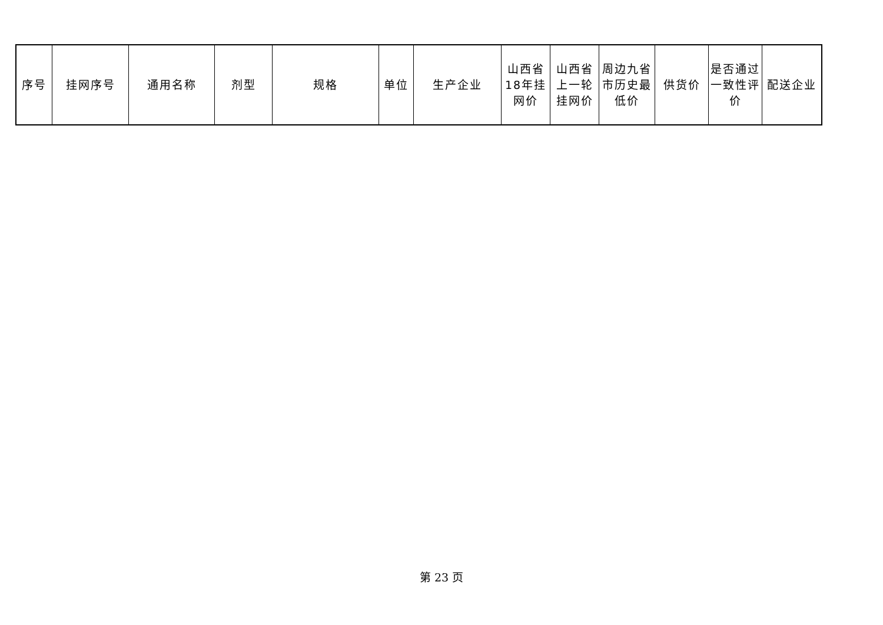| 序号 | 挂网序号 | 通用名称 | 剂型 | 规格 | 单位 | 生产企业 | 山西省18年挂网价 | 山西省上一轮挂网价 | 周边九省市历史最低价 | 供货价 | 是否通过一致性评价 | 配送企业 |
第 23 页